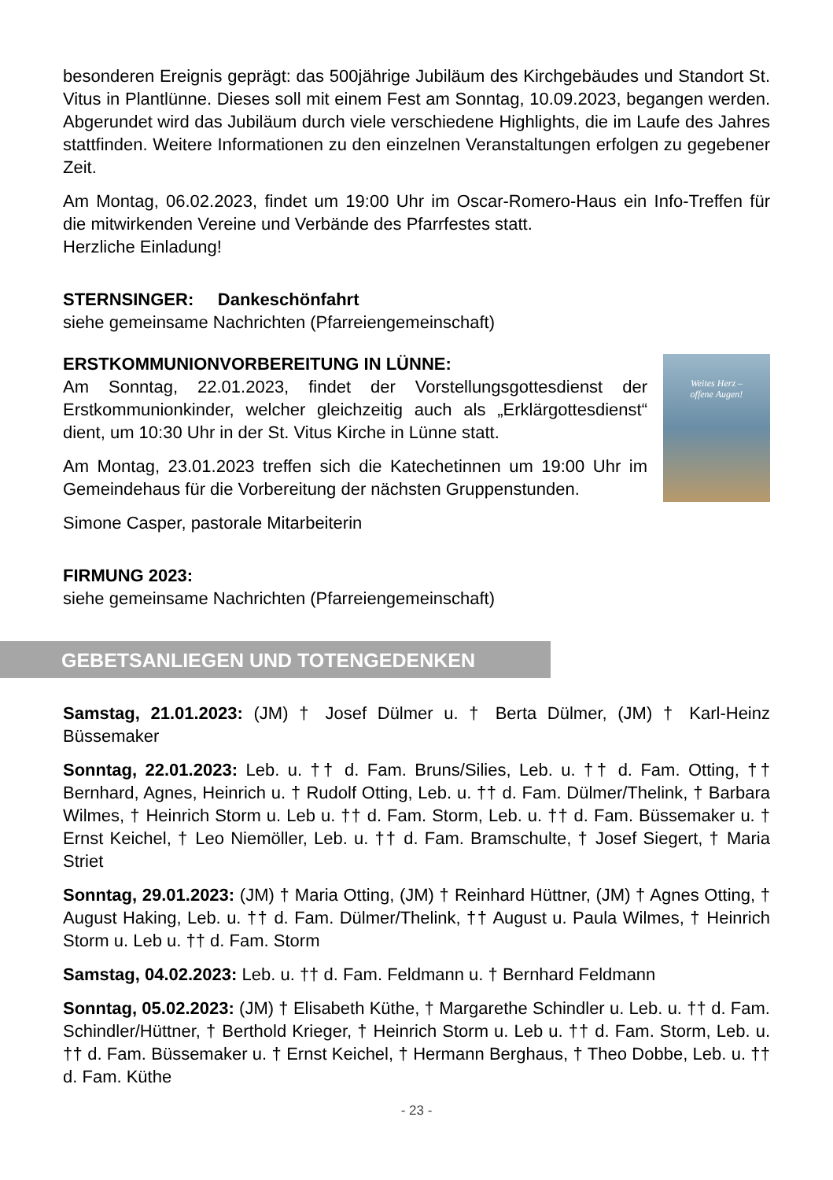besonderen Ereignis geprägt: das 500jährige Jubiläum des Kirchgebäudes und Standort St. Vitus in Plantlünne. Dieses soll mit einem Fest am Sonntag, 10.09.2023, begangen werden. Abgerundet wird das Jubiläum durch viele verschiedene Highlights, die im Laufe des Jahres stattfinden. Weitere Informationen zu den einzelnen Veranstaltungen erfolgen zu gegebener Zeit.
Am Montag, 06.02.2023, findet um 19:00 Uhr im Oscar-Romero-Haus ein Info-Treffen für die mitwirkenden Vereine und Verbände des Pfarrfestes statt.
Herzliche Einladung!
STERNSINGER: Dankeschönfahrt
siehe gemeinsame Nachrichten (Pfarreiengemeinschaft)
ERSTKOMMUNIONVORBEREITUNG IN LÜNNE:
Am Sonntag, 22.01.2023, findet der Vorstellungsgottesdienst der Erstkommunionkinder, welcher gleichzeitig auch als „Erklärgottesdienst“ dient, um 10:30 Uhr in der St. Vitus Kirche in Lünne statt.
Am Montag, 23.01.2023 treffen sich die Katechetinnen um 19:00 Uhr im Gemeindehaus für die Vorbereitung der nächsten Gruppenstunden.
Simone Casper, pastorale Mitarbeiterin
Weites Herz –
offene Augen!
FIRMUNG 2023:
siehe gemeinsame Nachrichten (Pfarreiengemeinschaft)
GEBETSANLIEGEN UND TOTENGEDENKEN
Samstag, 21.01.2023: (JM) † Josef Dülmer u. † Berta Dülmer, (JM) † Karl-Heinz Büssemaker
Sonntag, 22.01.2023: Leb. u. †† d. Fam. Bruns/Silies, Leb. u. †† d. Fam. Otting, †† Bernhard, Agnes, Heinrich u. † Rudolf Otting, Leb. u. †† d. Fam. Dülmer/Thelink, † Barbara Wilmes, † Heinrich Storm u. Leb u. †† d. Fam. Storm, Leb. u. †† d. Fam. Büssemaker u. † Ernst Keichel, † Leo Niemöller, Leb. u. †† d. Fam. Bramschulte, † Josef Siegert, † Maria Striet
Sonntag, 29.01.2023: (JM) † Maria Otting, (JM) † Reinhard Hüttner, (JM) † Agnes Otting, † August Haking, Leb. u. †† d. Fam. Dülmer/Thelink, †† August u. Paula Wilmes, † Heinrich Storm u. Leb u. †† d. Fam. Storm
Samstag, 04.02.2023: Leb. u. †† d. Fam. Feldmann u. † Bernhard Feldmann
Sonntag, 05.02.2023: (JM) † Elisabeth Küthe, † Margarethe Schindler u. Leb. u. †† d. Fam. Schindler/Hüttner, † Berthold Krieger, † Heinrich Storm u. Leb u. †† d. Fam. Storm, Leb. u. †† d. Fam. Büssemaker u. † Ernst Keichel, † Hermann Berghaus, † Theo Dobbe, Leb. u. †† d. Fam. Küthe
- 23 -